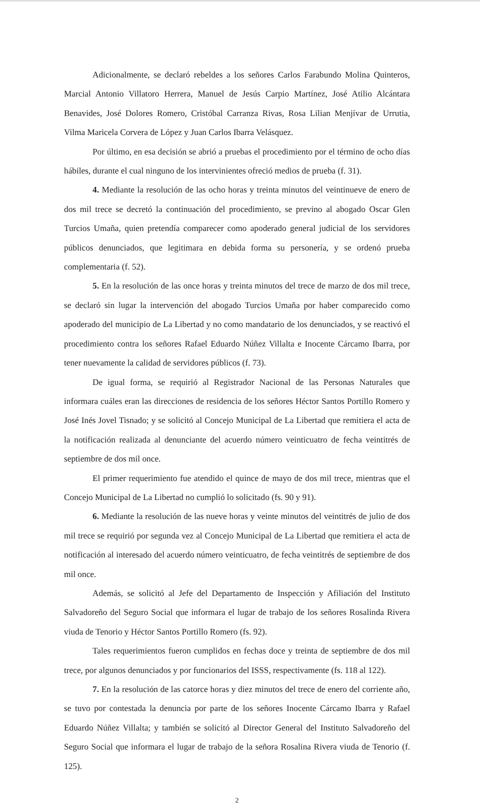Adicionalmente, se declaró rebeldes a los señores Carlos Farabundo Molina Quinteros, Marcial Antonio Villatoro Herrera, Manuel de Jesús Carpio Martínez, José Atilio Alcántara Benavides, José Dolores Romero, Cristóbal Carranza Rivas, Rosa Lilian Menjívar de Urrutia, Vilma Maricela Corvera de López y Juan Carlos Ibarra Velásquez.
Por último, en esa decisión se abrió a pruebas el procedimiento por el término de ocho días hábiles, durante el cual ninguno de los intervinientes ofreció medios de prueba (f. 31).
4. Mediante la resolución de las ocho horas y treinta minutos del veintinueve de enero de dos mil trece se decretó la continuación del procedimiento, se previno al abogado Oscar Glen Turcios Umaña, quien pretendía comparecer como apoderado general judicial de los servidores públicos denunciados, que legitimara en debida forma su personería, y se ordenó prueba complementaria (f. 52).
5. En la resolución de las once horas y treinta minutos del trece de marzo de dos mil trece, se declaró sin lugar la intervención del abogado Turcios Umaña por haber comparecido como apoderado del municipio de La Libertad y no como mandatario de los denunciados, y se reactivó el procedimiento contra los señores Rafael Eduardo Núñez Villalta e Inocente Cárcamo Ibarra, por tener nuevamente la calidad de servidores públicos (f. 73).
De igual forma, se requirió al Registrador Nacional de las Personas Naturales que informara cuáles eran las direcciones de residencia de los señores Héctor Santos Portillo Romero y José Inés Jovel Tisnado; y se solicitó al Concejo Municipal de La Libertad que remitiera el acta de la notificación realizada al denunciante del acuerdo número veinticuatro de fecha veintitrés de septiembre de dos mil once.
El primer requerimiento fue atendido el quince de mayo de dos mil trece, mientras que el Concejo Municipal de La Libertad no cumplió lo solicitado (fs. 90 y 91).
6. Mediante la resolución de las nueve horas y veinte minutos del veintitrés de julio de dos mil trece se requirió por segunda vez al Concejo Municipal de La Libertad que remitiera el acta de notificación al interesado del acuerdo número veinticuatro, de fecha veintitrés de septiembre de dos mil once.
Además, se solicitó al Jefe del Departamento de Inspección y Afiliación del Instituto Salvadoreño del Seguro Social que informara el lugar de trabajo de los señores Rosalinda Rivera viuda de Tenorio y Héctor Santos Portillo Romero (fs. 92).
Tales requerimientos fueron cumplidos en fechas doce y treinta de septiembre de dos mil trece, por algunos denunciados y por funcionarios del ISSS, respectivamente (fs. 118 al 122).
7. En la resolución de las catorce horas y diez minutos del trece de enero del corriente año, se tuvo por contestada la denuncia por parte de los señores Inocente Cárcamo Ibarra y Rafael Eduardo Núñez Villalta; y también se solicitó al Director General del Instituto Salvadoreño del Seguro Social que informara el lugar de trabajo de la señora Rosalina Rivera viuda de Tenorio (f. 125).
2